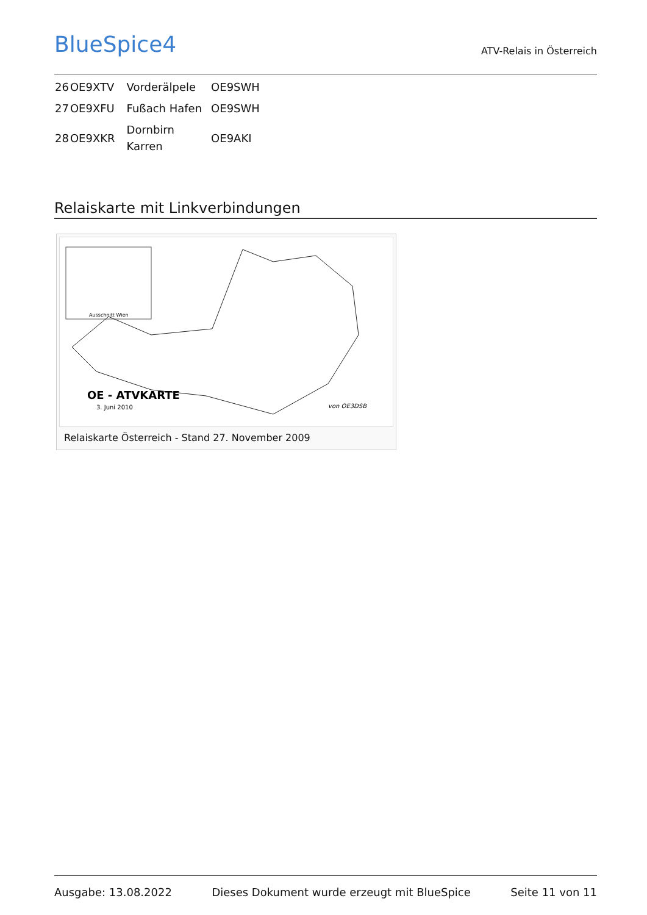BlueSpice4
ATV-Relais in Österreich
| 26 | OE9XTV | Vorderälpele | OE9SWH |
| 27 | OE9XFU | Fußach Hafen | OE9SWH |
| 28 | OE9XKR | Dornbirn Karren | OE9AKI |
Relaiskarte mit Linkverbindungen
OE - ATVKARTE
3. Juni 2010
Ausschnitt Wien
von OE3DSB
Relaiskarte Österreich - Stand 27. November 2009
Ausgabe: 13.08.2022 Dieses Dokument wurde erzeugt mit BlueSpice Seite 11 von 11